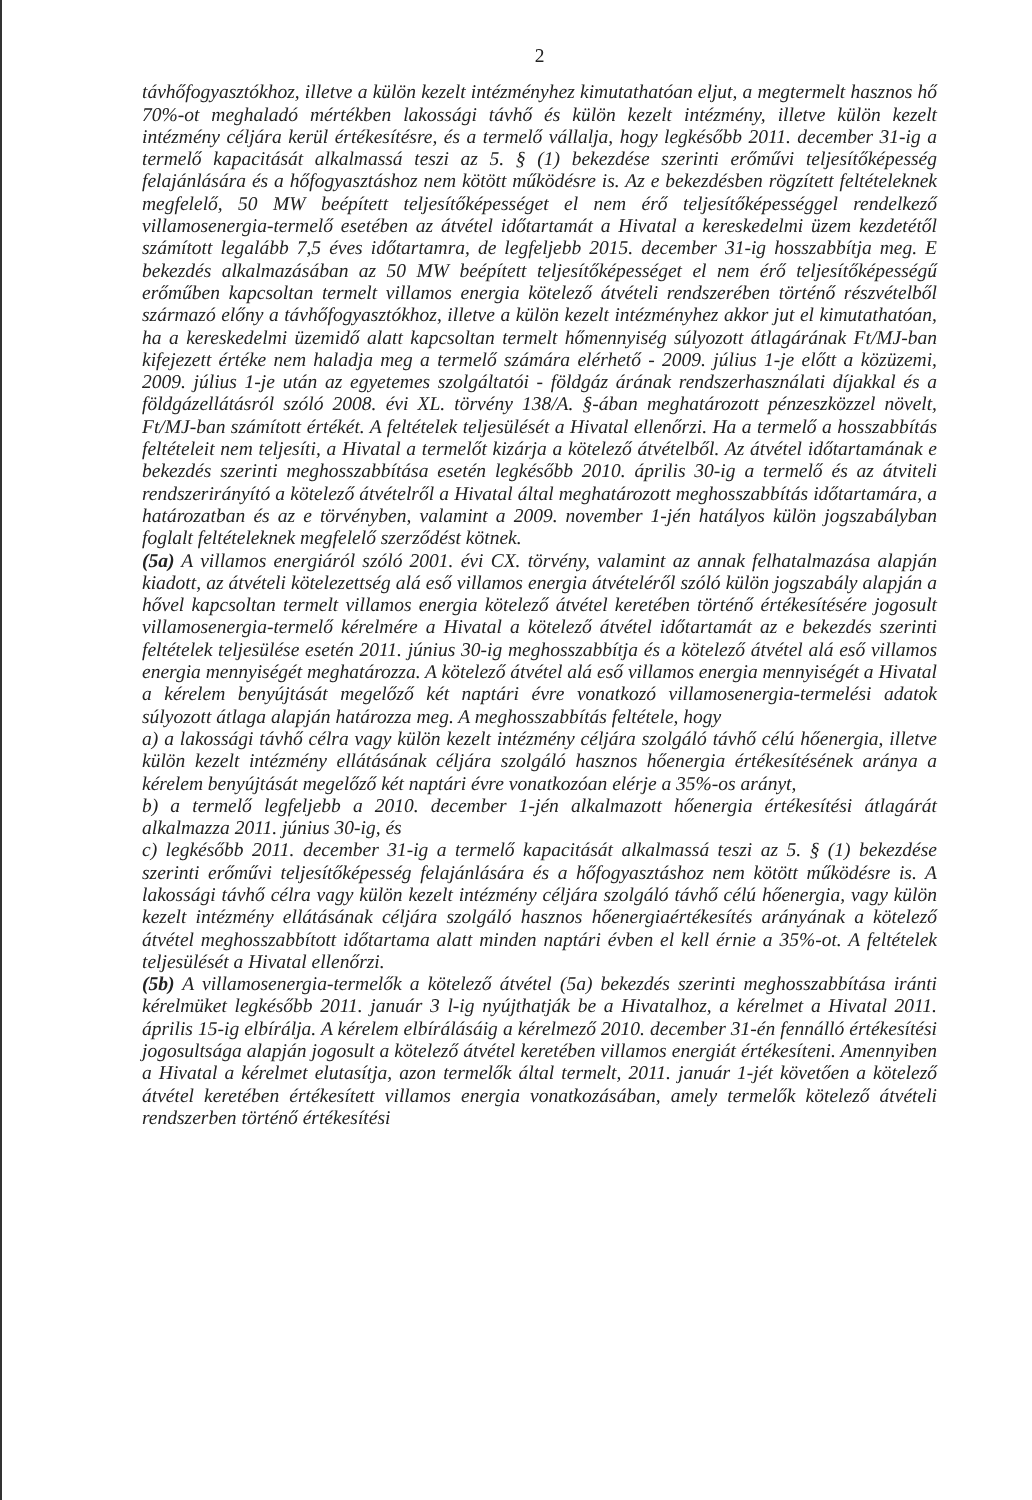2
távhőfogyasztókhoz, illetve a külön kezelt intézményhez kimutathatóan eljut, a megtermelt hasznos hő 70%-ot meghaladó mértékben lakossági távhő és külön kezelt intézmény, illetve külön kezelt intézmény céljára kerül értékesítésre, és a termelő vállalja, hogy legkésőbb 2011. december 31-ig a termelő kapacitását alkalmassá teszi az 5. § (1) bekezdése szerinti erőművi teljesítőképesség felajánlására és a hőfogyasztáshoz nem kötött működésre is. Az e bekezdésben rögzített feltételeknek megfelelő, 50 MW beépített teljesítőképességet el nem érő teljesítőképességgel rendelkező villamosenergia-termelő esetében az átvétel időtartamát a Hivatal a kereskedelmi üzem kezdetétől számított legalább 7,5 éves időtartamra, de legfeljebb 2015. december 31-ig hosszabbítja meg. E bekezdés alkalmazásában az 50 MW beépített teljesítőképességet el nem érő teljesítőképességű erőműben kapcsoltan termelt villamos energia kötelező átvételi rendszerében történő részvételből származó előny a távhőfogyasztókhoz, illetve a külön kezelt intézményhez akkor jut el kimutathatóan, ha a kereskedelmi üzemidő alatt kapcsoltan termelt hőmennyiség súlyozott átlagárának Ft/MJ-ban kifejezett értéke nem haladja meg a termelő számára elérhető - 2009. július 1-je előtt a közüzemi, 2009. július 1-je után az egyetemes szolgáltatói - földgáz árának rendszerhasználati díjakkal és a földgázellátásról szóló 2008. évi XL. törvény 138/A. §-ában meghatározott pénzeszközzel növelt, Ft/MJ-ban számított értékét. A feltételek teljesülését a Hivatal ellenőrzi. Ha a termelő a hosszabbítás feltételeit nem teljesíti, a Hivatal a termelőt kizárja a kötelező átvételből. Az átvétel időtartamának e bekezdés szerinti meghosszabbítása esetén legkésőbb 2010. április 30-ig a termelő és az átviteli rendszerirányító a kötelező átvételről a Hivatal által meghatározott meghosszabbítás időtartamára, a határozatban és az e törvényben, valamint a 2009. november 1-jén hatályos külön jogszabályban foglalt feltételeknek megfelelő szerződést kötnek.
(5a) A villamos energiáról szóló 2001. évi CX. törvény, valamint az annak felhatalmazása alapján kiadott, az átvételi kötelezettség alá eső villamos energia átvételéről szóló külön jogszabály alapján a hővel kapcsoltan termelt villamos energia kötelező átvétel keretében történő értékesítésére jogosult villamosenergia-termelő kérelmére a Hivatal a kötelező átvétel időtartamát az e bekezdés szerinti feltételek teljesülése esetén 2011. június 30-ig meghosszabbítja és a kötelező átvétel alá eső villamos energia mennyiségét meghatározza. A kötelező átvétel alá eső villamos energia mennyiségét a Hivatal a kérelem benyújtását megelőző két naptári évre vonatkozó villamosenergia-termelési adatok súlyozott átlaga alapján határozza meg. A meghosszabbítás feltétele, hogy
a) a lakossági távhő célra vagy külön kezelt intézmény céljára szolgáló távhő célú hőenergia, illetve külön kezelt intézmény ellátásának céljára szolgáló hasznos hőenergia értékesítésének aránya a kérelem benyújtását megelőző két naptári évre vonatkozóan elérje a 35%-os arányt,
b) a termelő legfeljebb a 2010. december 1-jén alkalmazott hőenergia értékesítési átlagárát alkalmazza 2011. június 30-ig, és
c) legkésőbb 2011. december 31-ig a termelő kapacitását alkalmassá teszi az 5. § (1) bekezdése szerinti erőművi teljesítőképesség felajánlására és a hőfogyasztáshoz nem kötött működésre is. A lakossági távhő célra vagy külön kezelt intézmény céljára szolgáló távhő célú hőenergia, vagy külön kezelt intézmény ellátásának céljára szolgáló hasznos hőenergiaértékesítés arányának a kötelező átvétel meghosszabbított időtartama alatt minden naptári évben el kell érnie a 35%-ot. A feltételek teljesülését a Hivatal ellenőrzi.
(5b) A villamosenergia-termelők a kötelező átvétel (5a) bekezdés szerinti meghosszabbítása iránti kérelmüket legkésőbb 2011. január 3 l-ig nyújthatják be a Hivatalhoz, a kérelmet a Hivatal 2011. április 15-ig elbírálja. A kérelem elbírálásáig a kérelmező 2010. december 31-én fennálló értékesítési jogosultsága alapján jogosult a kötelező átvétel keretében villamos energiát értékesíteni. Amennyiben a Hivatal a kérelmet elutasítja, azon termelők által termelt, 2011. január 1-jét követően a kötelező átvétel keretében értékesített villamos energia vonatkozásában, amely termelők kötelező átvételi rendszerben történő értékesítési